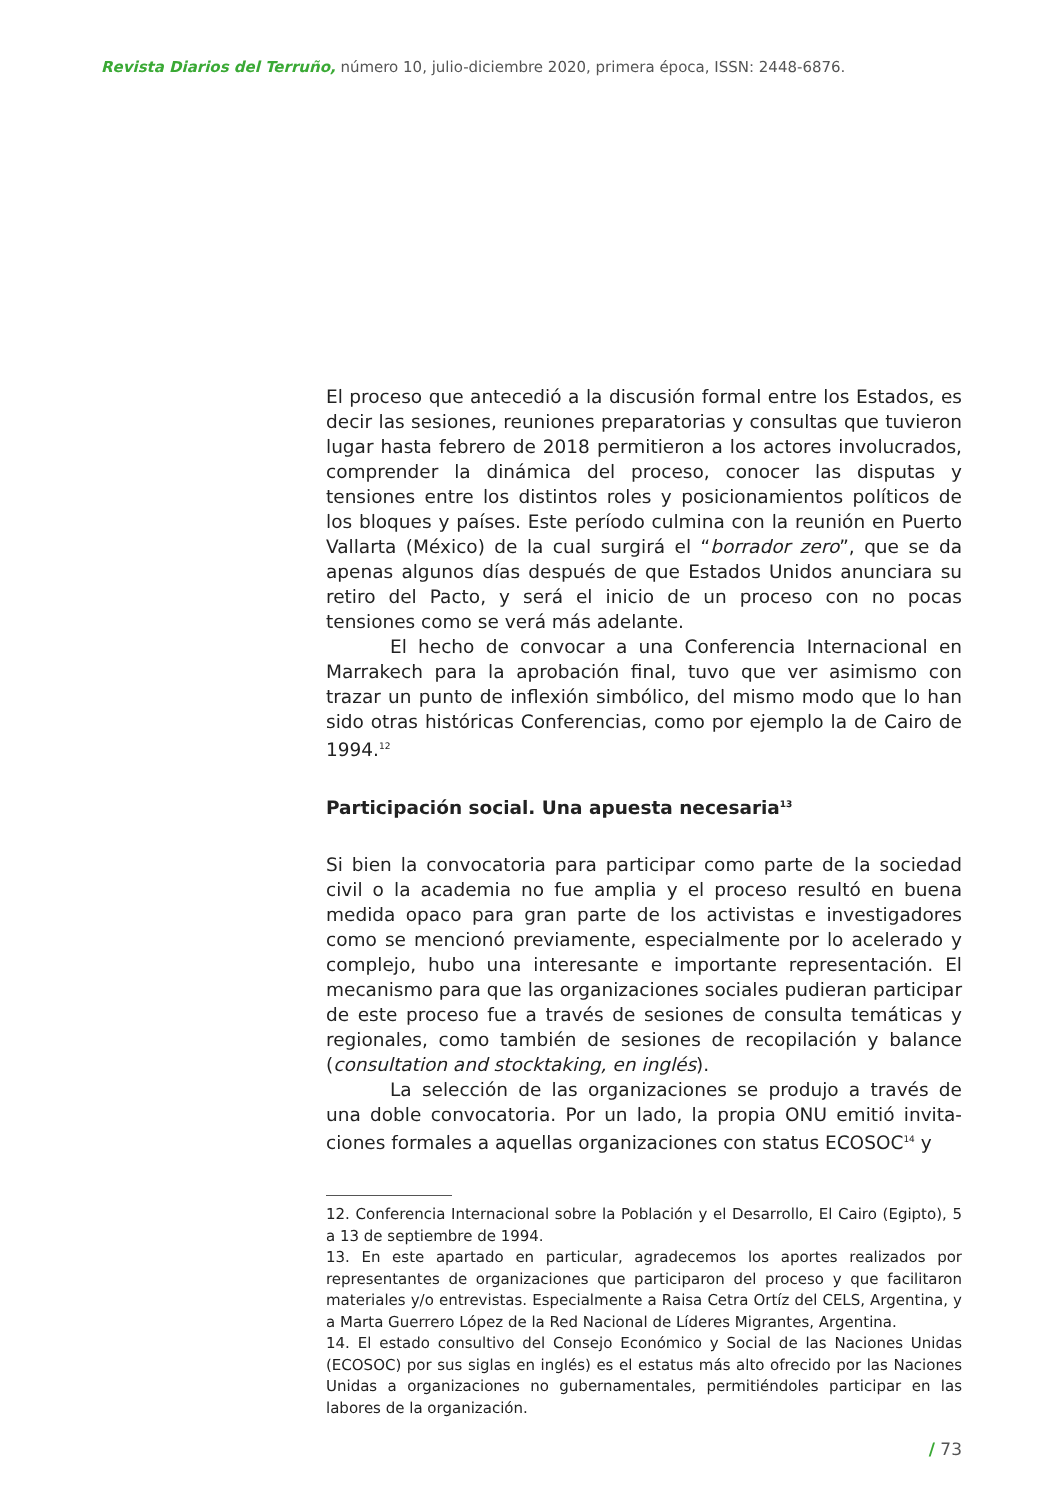Revista Diarios del Terruño, número 10, julio-diciembre 2020, primera época, ISSN: 2448-6876.
El proceso que antecedió a la discusión formal entre los Estados, es decir las sesiones, reuniones preparatorias y consultas que tuvieron lugar hasta febrero de 2018 permitieron a los actores involucrados, comprender la dinámica del proceso, conocer las disputas y tensiones entre los distintos roles y posicionamientos políticos de los bloques y países. Este período culmina con la re­unión en Puerto Vallarta (México) de la cual surgirá el “borrador zero”, que se da apenas algunos días después de que Estados Unidos anunciara su retiro del Pacto, y será el inicio de un proce­so con no pocas tensiones como se verá más adelante.
El hecho de convocar a una Conferencia Internacional en Marrakech para la aprobación final, tuvo que ver asimismo con trazar un punto de inflexión simbólico, del mismo modo que lo han sido otras históricas Conferencias, como por ejemplo la de Cairo de 1994.<sup>12</sup>
Participación social. Una apuesta necesaria<sup>13</sup>
Si bien la convocatoria para participar como parte de la sociedad civil o la academia no fue amplia y el proceso resultó en buena medida opaco para gran parte de los activistas e investigadores como se mencionó previamente, especialmente por lo acelerado y complejo, hubo una interesante e importante representación. El mecanismo para que las organizaciones sociales pudieran participar de este proceso fue a través de sesiones de consulta temáticas y regionales, como también de sesiones de recopila­ción y balance (consultation and stocktaking, en inglés).
La selección de las organizaciones se produjo a través de una doble convocatoria. Por un lado, la propia ONU emitió invita­ciones formales a aquellas organizaciones con status ECOSOC<sup>14</sup> y
12. Conferencia Internacional sobre la Población y el Desarrollo, El Cairo (Egipto), 5 a 13 de septiembre de 1994.
13. En este apartado en particular, agradecemos los aportes realizados por representantes de organizaciones que participaron del proceso y que facili­taron materiales y/o entrevistas. Especialmente a Raisa Cetra Ortíz del CELS, Argentina, y a Marta Guerrero López de la Red Nacional de Líderes Migran­tes, Argentina.
14. El estado consultivo del Consejo Económico y Social de las Naciones Uni­das (ECOSOC) por sus siglas en inglés) es el estatus más alto ofrecido por las Naciones Unidas a organizaciones no gubernamentales, permitiéndoles participar en las labores de la organización.
/ 73